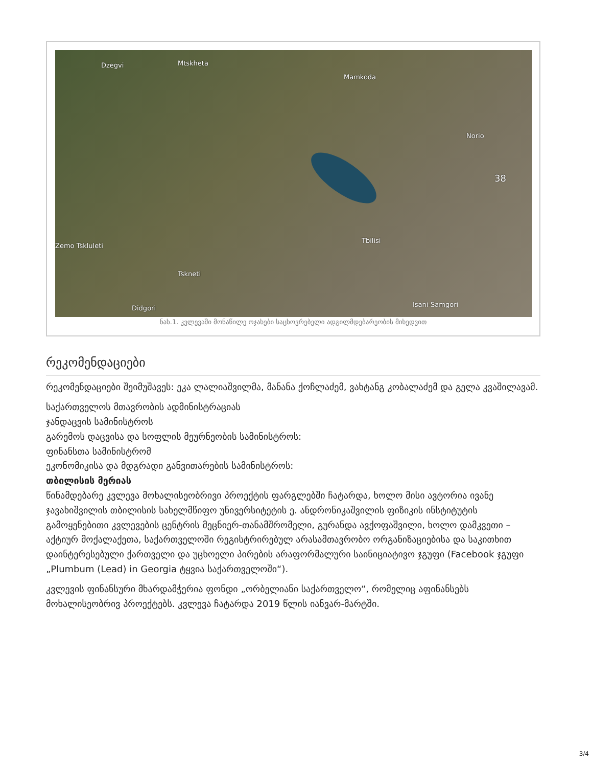Dzegvi Mtskheta
Mamkoda
Norio
38
Tbilisi
Zemo Tskluleti
Tskneti
Didgori Isani-Samgori
ნახ.1. კვლევაში მონაწილე ოჯახები საცხოვრებელი ადგილმდებარეობის მიხედვით
რეკომენდაციები
რეკომენდაციები შეიმუშავეს: ეკა ლალიაშვილმა, მანანა ქოჩლაძემ, ვახტანგ კობალაძემ და გელა კვაშილავამ.
საქართველოს მთავრობის ადმინისტრაციას
ჯანდაცვის სამინისტროს
გარემოს დაცვისა და სოფლის მეურნეობის სამინისტროს:
ფინანსთა სამინისტრომ
ეკონომიკისა და მდგრადი განვითარების სამინისტროს:
თბილისის მერიას
წინამდებარე კვლევა მოხალისეობრივი პროექტის ფარგლებში ჩატარდა, ხოლო მისი ავტორია ივანე ჯავახიშვილის თბილისის სახელმწიფო უნივერსიტეტის ე. ანდრონიკაშვილის ფიზიკის ინსტიტუტის გამოყენებითი კვლევების ცენტრის მეცნიერ-თანამშრომელი, გურანდა ავქოფაშვილი, ხოლო დამკვეთი – აქტიურ მოქალაქეთა, საქართველოში რეგისტრირებულ არასამთავრობო ორგანიზაციებისა და საკითხით დაინტერესებული ქართველი და უცხოელი პირების არაფორმალური საინიციატივო ჯგუფი (Facebook ჯგუფი „Plumbum (Lead) in Georgia ტყვია საქართველოში“).
კვლევის ფინანსური მხარდამჭერია ფონდი „ორბელიანი საქართველო“, რომელიც აფინანსებს მოხალისეობრივ პროექტებს. კვლევა ჩატარდა 2019 წლის იანვარ-მარტში.
3/4